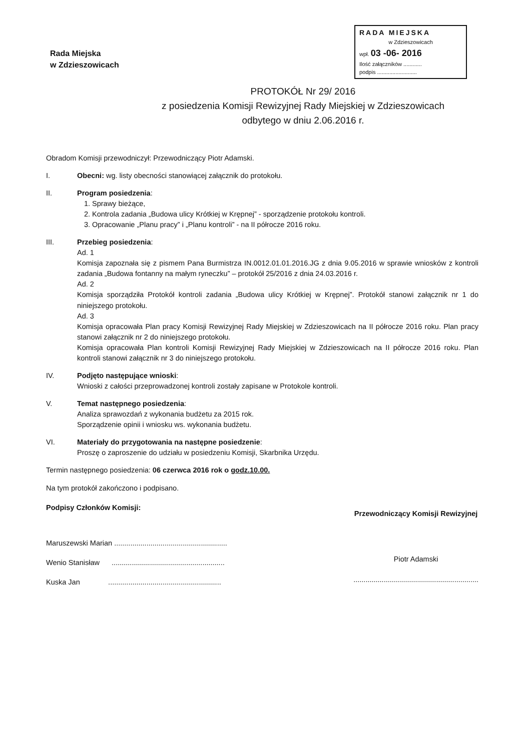Rada Miejska
w Zdzieszowicach
RADA MIEJSKA
w Zdzieszowicach
wpł. 03 -06- 2016
Ilość załączników ............
podpis ..........................
PROTOKÓŁ Nr 29/ 2016
z posiedzenia Komisji Rewizyjnej Rady Miejskiej w Zdzieszowicach
odbytego w dniu 2.06.2016 r.
Obradom Komisji przewodniczył: Przewodniczący Piotr Adamski.
I. Obecni: wg. listy obecności stanowiącej załącznik do protokołu.
II. Program posiedzenia:
1. Sprawy bieżące,
2. Kontrola zadania „Budowa ulicy Krótkiej w Krępnej” - sporządzenie protokołu kontroli.
3. Opracowanie „Planu pracy” i „Planu kontroli” - na II półrocze 2016 roku.
III. Przebieg posiedzenia:
Ad. 1
Komisja zapoznała się z pismem Pana Burmistrza IN.0012.01.01.2016.JG z dnia 9.05.2016 w sprawie wniosków z kontroli zadania „Budowa fontanny na małym ryneczku” – protokół 25/2016 z dnia 24.03.2016 r.
Ad. 2
Komisja sporządziła Protokół kontroli zadania „Budowa ulicy Krótkiej w Krępnej”. Protokół stanowi załącznik nr 1 do niniejszego protokołu.
Ad. 3
Komisja opracowała Plan pracy Komisji Rewizyjnej Rady Miejskiej w Zdzieszowicach na II półrocze 2016 roku. Plan pracy stanowi załącznik nr 2 do niniejszego protokołu.
Komisja opracowała Plan kontroli Komisji Rewizyjnej Rady Miejskiej w Zdzieszowicach na II półrocze 2016 roku. Plan kontroli stanowi załącznik nr 3 do niniejszego protokołu.
IV. Podjęto następujące wnioski:
Wnioski z całości przeprowadzonej kontroli zostały zapisane w Protokole kontroli.
V. Temat następnego posiedzenia:
Analiza sprawozdań z wykonania budżetu za 2015 rok.
Sporządzenie opinii i wniosku ws. wykonania budżetu.
VI. Materiały do przygotowania na następne posiedzenie:
Proszę o zaproszenie do udziału w posiedzeniu Komisji, Skarbnika Urzędu.
Termin następnego posiedzenia: 06 czerwca 2016 rok o godz.10.00.
Na tym protokół zakończono i podpisano.
Podpisy Członków Komisji:
Maruszewski Marian ........................................................
Wenio Stanisław ........................................................
Kuska Jan ........................................................
Przewodniczący Komisji Rewizyjnej
Piotr Adamski
..............................................................